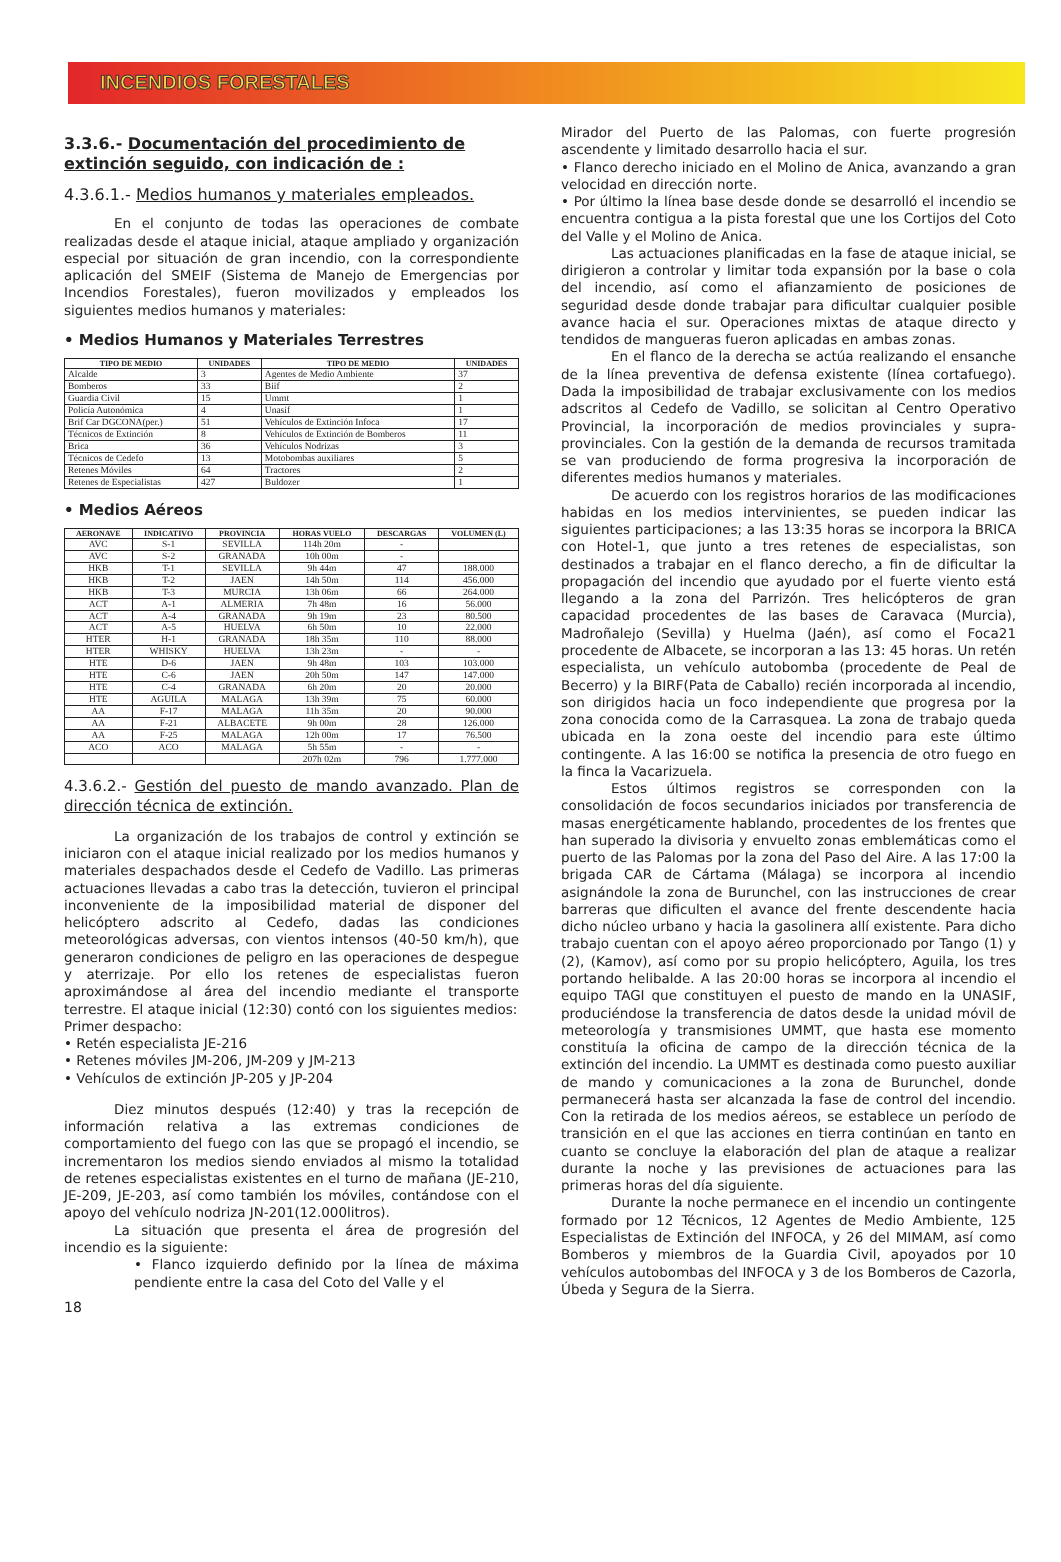INCENDIOS FORESTALES
3.3.6.- Documentación del procedimiento de extinción seguido, con indicación de :
4.3.6.1.- Medios humanos y materiales empleados.
En el conjunto de todas las operaciones de combate realizadas desde el ataque inicial, ataque ampliado y organización especial por situación de gran incendio, con la correspondiente aplicación del SMEIF (Sistema de Manejo de Emergencias por Incendios Forestales), fueron movilizados y empleados los siguientes medios humanos y materiales:
• Medios Humanos y Materiales Terrestres
| TIPO DE MEDIO | UNIDADES | TIPO DE MEDIO | UNIDADES |
| --- | --- | --- | --- |
| Alcalde | 3 | Agentes de Medio Ambiente | 37 |
| Bomberos | 33 | Biif | 2 |
| Guardia Civil | 15 | Ummt | 1 |
| Policía Autonómica | 4 | Unasif | 1 |
| Brif Car DGCONA(per.) | 51 | Vehículos de Extinción Infoca | 17 |
| Técnicos de Extinción | 8 | Vehículos de Extinción de Bomberos | 11 |
| Brica | 36 | Vehículos Nodrizas | 3 |
| Técnicos de Cedefo | 13 | Motobombas auxiliares | 5 |
| Retenes Móviles | 64 | Tractores | 2 |
| Retenes de Especialistas | 427 | Buldozer | 1 |
• Medios Aéreos
| AERONAVE | INDICATIVO | PROVINCIA | HORAS VUELO | DESCARGAS | VOLUMEN (L) |
| --- | --- | --- | --- | --- | --- |
| AVC | S-1 | SEVILLA | 114h 20m | - | |
| AVC | S-2 | GRANADA | 10h 00m | - | |
| HKB | T-1 | SEVILLA | 9h 44m | 47 | 188.000 |
| HKB | T-2 | JAEN | 14h 50m | 114 | 456.000 |
| HKB | T-3 | MURCIA | 13h 06m | 66 | 264.000 |
| ACT | A-1 | ALMERIA | 7h 48m | 16 | 56.000 |
| ACT | A-4 | GRANADA | 9h 19m | 23 | 80.500 |
| ACT | A-5 | HUELVA | 6h 50m | 10 | 22.000 |
| HTER | H-1 | GRANADA | 18h 35m | 110 | 88.000 |
| HTER | WHISKY | HUELVA | 13h 23m | - | - |
| HTE | D-6 | JAEN | 9h 48m | 103 | 103.000 |
| HTE | C-6 | JAEN | 20h 50m | 147 | 147.000 |
| HTE | C-4 | GRANADA | 6h 20m | 20 | 20.000 |
| HTE | AGUILA | MALAGA | 13h 39m | 75 | 60.000 |
| AA | F-17 | MALAGA | 11h 35m | 20 | 90.000 |
| AA | F-21 | ALBACETE | 9h 00m | 28 | 126.000 |
| AA | F-25 | MALAGA | 12h 00m | 17 | 76.500 |
| ACO | ACO | MALAGA | 5h 55m | - | - |
| | | | 207h 02m | 796 | 1.777.000 |
4.3.6.2.- Gestión del puesto de mando avanzado. Plan de dirección técnica de extinción.
La organización de los trabajos de control y extinción se iniciaron con el ataque inicial realizado por los medios humanos y materiales despachados desde el Cedefo de Vadillo. Las primeras actuaciones llevadas a cabo tras la detección, tuvieron el principal inconveniente de la imposibilidad material de disponer del helicóptero adscrito al Cedefo, dadas las condiciones meteorológicas adversas, con vientos intensos (40-50 km/h), que generaron condiciones de peligro en las operaciones de despegue y aterrizaje. Por ello los retenes de especialistas fueron aproximándose al área del incendio mediante el transporte terrestre. El ataque inicial (12:30) contó con los siguientes medios:
Primer despacho:
• Retén especialista JE-216
• Retenes móviles JM-206, JM-209 y JM-213
• Vehículos de extinción JP-205 y JP-204
Diez minutos después (12:40) y tras la recepción de información relativa a las extremas condiciones de comportamiento del fuego con las que se propagó el incendio, se incrementaron los medios siendo enviados al mismo la totalidad de retenes especialistas existentes en el turno de mañana (JE-210, JE-209, JE-203, así como también los móviles, contándose con el apoyo del vehículo nodriza JN-201(12.000litros).
La situación que presenta el área de progresión del incendio es la siguiente:
• Flanco izquierdo definido por la línea de máxima pendiente entre la casa del Coto del Valle y el
18
Mirador del Puerto de las Palomas, con fuerte progresión ascendente y limitado desarrollo hacia el sur.
• Flanco derecho iniciado en el Molino de Anica, avanzando a gran velocidad en dirección norte.
• Por último la línea base desde donde se desarrolló el incendio se encuentra contigua a la pista forestal que une los Cortijos del Coto del Valle y el Molino de Anica.
Las actuaciones planificadas en la fase de ataque inicial, se dirigieron a controlar y limitar toda expansión por la base o cola del incendio, así como el afianzamiento de posiciones de seguridad desde donde trabajar para dificultar cualquier posible avance hacia el sur. Operaciones mixtas de ataque directo y tendidos de mangueras fueron aplicadas en ambas zonas.
En el flanco de la derecha se actúa realizando el ensanche de la línea preventiva de defensa existente (línea cortafuego). Dada la imposibilidad de trabajar exclusivamente con los medios adscritos al Cedefo de Vadillo, se solicitan al Centro Operativo Provincial, la incorporación de medios provinciales y supra-provinciales. Con la gestión de la demanda de recursos tramitada se van produciendo de forma progresiva la incorporación de diferentes medios humanos y materiales.
De acuerdo con los registros horarios de las modificaciones habidas en los medios intervinientes, se pueden indicar las siguientes participaciones; a las 13:35 horas se incorpora la BRICA con Hotel-1, que junto a tres retenes de especialistas, son destinados a trabajar en el flanco derecho, a fin de dificultar la propagación del incendio que ayudado por el fuerte viento está llegando a la zona del Parrizón. Tres helicópteros de gran capacidad procedentes de las bases de Caravaca (Murcia), Madroñalejo (Sevilla) y Huelma (Jaén), así como el Foca21 procedente de Albacete, se incorporan a las 13: 45 horas. Un retén especialista, un vehículo autobomba (procedente de Peal de Becerro) y la BIRF(Pata de Caballo) recién incorporada al incendio, son dirigidos hacia un foco independiente que progresa por la zona conocida como de la Carrasquea. La zona de trabajo queda ubicada en la zona oeste del incendio para este último contingente. A las 16:00 se notifica la presencia de otro fuego en la finca la Vacarizuela.
Estos últimos registros se corresponden con la consolidación de focos secundarios iniciados por transferencia de masas energéticamente hablando, procedentes de los frentes que han superado la divisoria y envuelto zonas emblemáticas como el puerto de las Palomas por la zona del Paso del Aire. A las 17:00 la brigada CAR de Cártama (Málaga) se incorpora al incendio asignándole la zona de Burunchel, con las instrucciones de crear barreras que dificulten el avance del frente descendente hacia dicho núcleo urbano y hacia la gasolinera allí existente. Para dicho trabajo cuentan con el apoyo aéreo proporcionado por Tango (1) y (2), (Kamov), así como por su propio helicóptero, Aguila, los tres portando helibalde. A las 20:00 horas se incorpora al incendio el equipo TAGI que constituyen el puesto de mando en la UNASIF, produciéndose la transferencia de datos desde la unidad móvil de meteorología y transmisiones UMMT, que hasta ese momento constituía la oficina de campo de la dirección técnica de la extinción del incendio. La UMMT es destinada como puesto auxiliar de mando y comunicaciones a la zona de Burunchel, donde permanecerá hasta ser alcanzada la fase de control del incendio. Con la retirada de los medios aéreos, se establece un período de transición en el que las acciones en tierra continúan en tanto en cuanto se concluye la elaboración del plan de ataque a realizar durante la noche y las previsiones de actuaciones para las primeras horas del día siguiente.
Durante la noche permanece en el incendio un contingente formado por 12 Técnicos, 12 Agentes de Medio Ambiente, 125 Especialistas de Extinción del INFOCA, y 26 del MIMAM, así como Bomberos y miembros de la Guardia Civil, apoyados por 10 vehículos autobombas del INFOCA y 3 de los Bomberos de Cazorla, Úbeda y Segura de la Sierra.